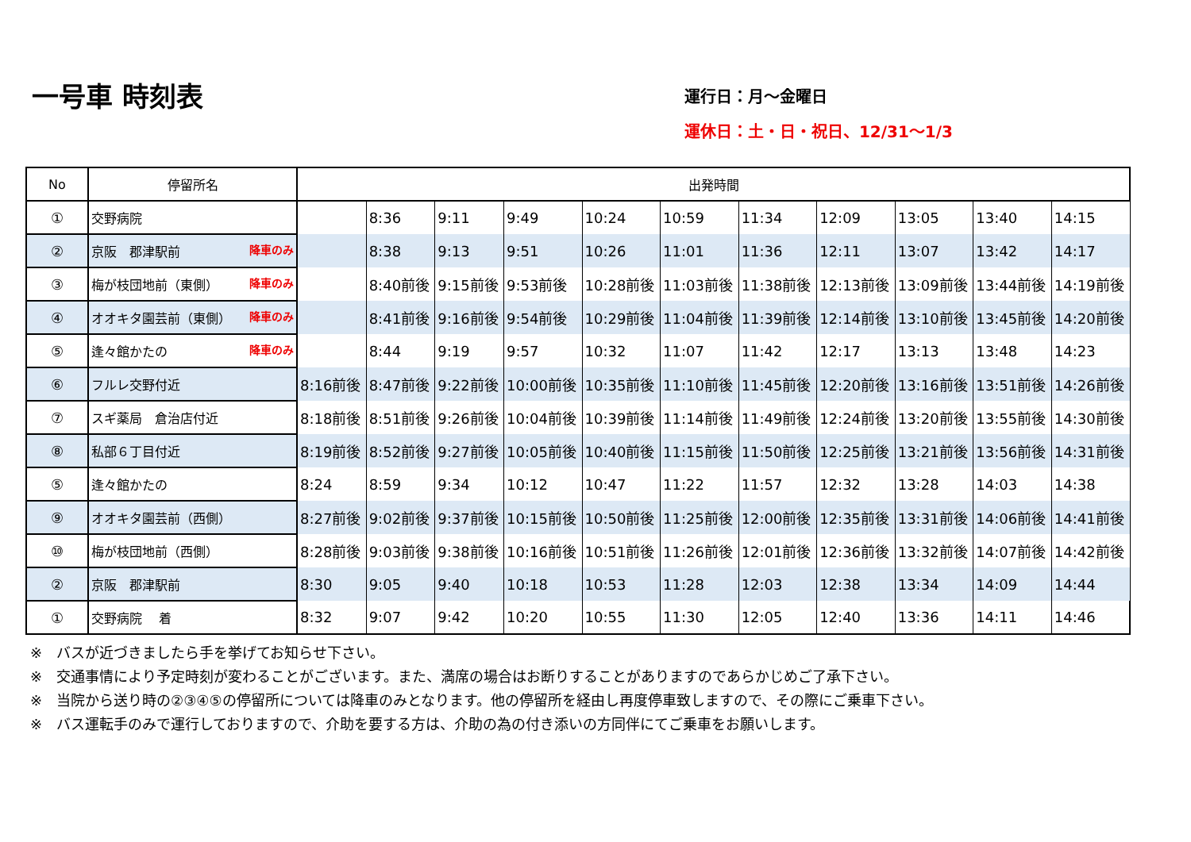一号車 時刻表
運行日：月～金曜日
運休日：土・日・祝日、12/31～1/3
| No | 停留所名 | 出発時間 | | | | | | | | | | |
| --- | --- | --- | --- | --- | --- | --- | --- | --- | --- | --- | --- | --- |
| ① | 交野病院 | | 8:36 | 9:11 | 9:49 | 10:24 | 10:59 | 11:34 | 12:09 | 13:05 | 13:40 | 14:15 |
| ② | 京阪 郡津駅前 降車のみ | | 8:38 | 9:13 | 9:51 | 10:26 | 11:01 | 11:36 | 12:11 | 13:07 | 13:42 | 14:17 |
| ③ | 梅が枝団地前（東側） 降車のみ | | 8:40前後 | 9:15前後 | 9:53前後 | 10:28前後 | 11:03前後 | 11:38前後 | 12:13前後 | 13:09前後 | 13:44前後 | 14:19前後 |
| ④ | オオキタ園芸前（東側） 降車のみ | | 8:41前後 | 9:16前後 | 9:54前後 | 10:29前後 | 11:04前後 | 11:39前後 | 12:14前後 | 13:10前後 | 13:45前後 | 14:20前後 |
| ⑤ | 逢々館かたの 降車のみ | | 8:44 | 9:19 | 9:57 | 10:32 | 11:07 | 11:42 | 12:17 | 13:13 | 13:48 | 14:23 |
| ⑥ | フルレ交野付近 | 8:16前後 | 8:47前後 | 9:22前後 | 10:00前後 | 10:35前後 | 11:10前後 | 11:45前後 | 12:20前後 | 13:16前後 | 13:51前後 | 14:26前後 |
| ⑦ | スギ薬局 倉治店付近 | 8:18前後 | 8:51前後 | 9:26前後 | 10:04前後 | 10:39前後 | 11:14前後 | 11:49前後 | 12:24前後 | 13:20前後 | 13:55前後 | 14:30前後 |
| ⑧ | 私部６丁目付近 | 8:19前後 | 8:52前後 | 9:27前後 | 10:05前後 | 10:40前後 | 11:15前後 | 11:50前後 | 12:25前後 | 13:21前後 | 13:56前後 | 14:31前後 |
| ⑤ | 逢々館かたの | 8:24 | 8:59 | 9:34 | 10:12 | 10:47 | 11:22 | 11:57 | 12:32 | 13:28 | 14:03 | 14:38 |
| ⑨ | オオキタ園芸前（西側） | 8:27前後 | 9:02前後 | 9:37前後 | 10:15前後 | 10:50前後 | 11:25前後 | 12:00前後 | 12:35前後 | 13:31前後 | 14:06前後 | 14:41前後 |
| ⑩ | 梅が枝団地前（西側） | 8:28前後 | 9:03前後 | 9:38前後 | 10:16前後 | 10:51前後 | 11:26前後 | 12:01前後 | 12:36前後 | 13:32前後 | 14:07前後 | 14:42前後 |
| ② | 京阪 郡津駅前 | 8:30 | 9:05 | 9:40 | 10:18 | 10:53 | 11:28 | 12:03 | 12:38 | 13:34 | 14:09 | 14:44 |
| ① | 交野病院 着 | 8:32 | 9:07 | 9:42 | 10:20 | 10:55 | 11:30 | 12:05 | 12:40 | 13:36 | 14:11 | 14:46 |
※　バスが近づきましたら手を挙げてお知らせ下さい。
※　交通事情により予定時刻が変わることがございます。また、満席の場合はお断りすることがありますのであらかじめご了承下さい。
※　当院から送り時の②③④⑤の停留所については降車のみとなります。他の停留所を経由し再度停車致しますので、その際にご乗車下さい。
※　バス運転手のみで運行しておりますので、介助を要する方は、介助の為の付き添いの方同伴にてご乗車をお願いします。